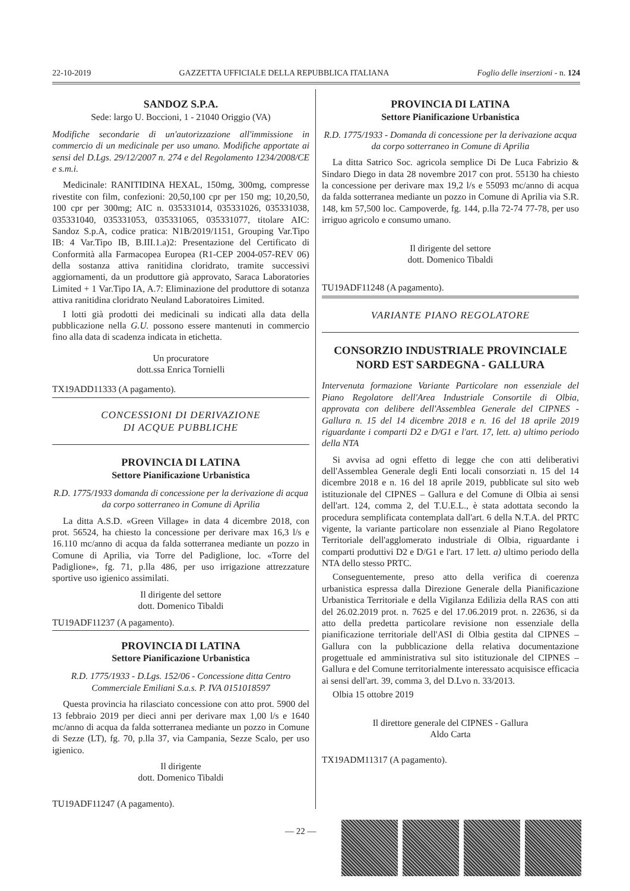22-10-2019 GAZZETTA UFFICIALE DELLA REPUBBLICA ITALIANA Foglio delle inserzioni - n. 124
SANDOZ S.P.A.
Sede: largo U. Boccioni, 1 - 21040 Origgio (VA)
Modifiche secondarie di un'autorizzazione all'immissione in commercio di un medicinale per uso umano. Modifiche apportate ai sensi del D.Lgs. 29/12/2007 n. 274 e del Regolamento 1234/2008/CE e s.m.i.
Medicinale: RANITIDINA HEXAL, 150mg, 300mg, compresse rivestite con film, confezioni: 20,50,100 cpr per 150 mg; 10,20,50, 100 cpr per 300mg; AIC n. 035331014, 035331026, 035331038, 035331040, 035331053, 035331065, 035331077, titolare AIC: Sandoz S.p.A, codice pratica: N1B/2019/1151, Grouping Var.Tipo IB: 4 Var.Tipo IB, B.III.1.a)2: Presentazione del Certificato di Conformità alla Farmacopea Europea (R1-CEP 2004-057-REV 06) della sostanza attiva ranitidina cloridrato, tramite successivi aggiornamenti, da un produttore già approvato, Saraca Laboratories Limited + 1 Var.Tipo IA, A.7: Eliminazione del produttore di sotanza attiva ranitidina cloridrato Neuland Laboratoires Limited.
I lotti già prodotti dei medicinali su indicati alla data della pubblicazione nella G.U. possono essere mantenuti in commercio fino alla data di scadenza indicata in etichetta.
Un procuratore
dott.ssa Enrica Tornielli
TX19ADD11333 (A pagamento).
CONCESSIONI DI DERIVAZIONE
DI ACQUE PUBBLICHE
PROVINCIA DI LATINA
Settore Pianificazione Urbanistica
R.D. 1775/1933 domanda di concessione per la derivazione di acqua da corpo sotterraneo in Comune di Aprilia
La ditta A.S.D. «Green Village» in data 4 dicembre 2018, con prot. 56524, ha chiesto la concessione per derivare max 16,3 l/s e 16.110 mc/anno di acqua da falda sotterranea mediante un pozzo in Comune di Aprilia, via Torre del Padiglione, loc. «Torre del Padiglione», fg. 71, p.lla 486, per uso irrigazione attrezzature sportive uso igienico assimilati.
Il dirigente del settore
dott. Domenico Tibaldi
TU19ADF11237 (A pagamento).
PROVINCIA DI LATINA
Settore Pianificazione Urbanistica
R.D. 1775/1933 - D.Lgs. 152/06 - Concessione ditta Centro Commerciale Emiliani S.a.s. P. IVA 0151018597
Questa provincia ha rilasciato concessione con atto prot. 5900 del 13 febbraio 2019 per dieci anni per derivare max 1,00 l/s e 1640 mc/anno di acqua da falda sotterranea mediante un pozzo in Comune di Sezze (LT), fg. 70, p.lla 37, via Campania, Sezze Scalo, per uso igienico.
Il dirigente
dott. Domenico Tibaldi
TU19ADF11247 (A pagamento).
PROVINCIA DI LATINA
Settore Pianificazione Urbanistica
R.D. 1775/1933 - Domanda di concessione per la derivazione acqua da corpo sotterraneo in Comune di Aprilia
La ditta Satrico Soc. agricola semplice Di De Luca Fabrizio & Sindaro Diego in data 28 novembre 2017 con prot. 55130 ha chiesto la concessione per derivare max 19,2 l/s e 55093 mc/anno di acqua da falda sotterranea mediante un pozzo in Comune di Aprilia via S.R. 148, km 57,500 loc. Campoverde, fg. 144, p.lla 72-74 77-78, per uso irriguo agricolo e consumo umano.
Il dirigente del settore
dott. Domenico Tibaldi
TU19ADF11248 (A pagamento).
VARIANTE PIANO REGOLATORE
CONSORZIO INDUSTRIALE PROVINCIALE
NORD EST SARDEGNA - GALLURA
Intervenuta formazione Variante Particolare non essenziale del Piano Regolatore dell'Area Industriale Consortile di Olbia, approvata con delibere dell'Assemblea Generale del CIPNES -Gallura n. 15 del 14 dicembre 2018 e n. 16 del 18 aprile 2019 riguardante i comparti D2 e D/G1 e l'art. 17, lett. a) ultimo periodo della NTA
Si avvisa ad ogni effetto di legge che con atti deliberativi dell'Assemblea Generale degli Enti locali consorziati n. 15 del 14 dicembre 2018 e n. 16 del 18 aprile 2019, pubblicate sul sito web istituzionale del CIPNES – Gallura e del Comune di Olbia ai sensi dell'art. 124, comma 2, del T.U.E.L., è stata adottata secondo la procedura semplificata contemplata dall'art. 6 della N.T.A. del PRTC vigente, la variante particolare non essenziale al Piano Regolatore Territoriale dell'agglomerato industriale di Olbia, riguardante i comparti produttivi D2 e D/G1 e l'art. 17 lett. a) ultimo periodo della NTA dello stesso PRTC.
Conseguentemente, preso atto della verifica di coerenza urbanistica espressa dalla Direzione Generale della Pianificazione Urbanistica Territoriale e della Vigilanza Edilizia della RAS con atti del 26.02.2019 prot. n. 7625 e del 17.06.2019 prot. n. 22636, si da atto della predetta particolare revisione non essenziale della pianificazione territoriale dell'ASI di Olbia gestita dal CIPNES – Gallura con la pubblicazione della relativa documentazione progettuale ed amministrativa sul sito istituzionale del CIPNES – Gallura e del Comune territorialmente interessato acquisisce efficacia ai sensi dell'art. 39, comma 3, del D.Lvo n. 33/2013.
Olbia 15 ottobre 2019
Il direttore generale del CIPNES - Gallura
Aldo Carta
TX19ADM11317 (A pagamento).
— 22 —